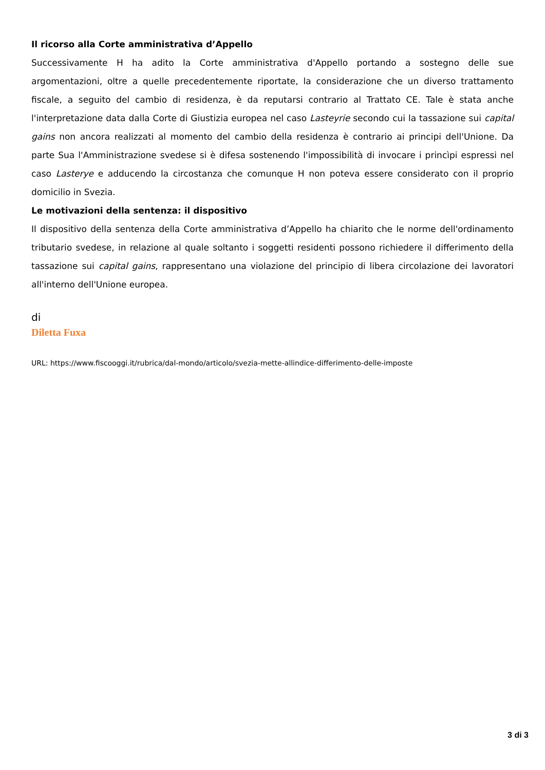Il ricorso alla Corte amministrativa d’Appello
Successivamente H ha adito la Corte amministrativa d'Appello portando a sostegno delle sue argomentazioni, oltre a quelle precedentemente riportate, la considerazione che un diverso trattamento fiscale, a seguito del cambio di residenza, è da reputarsi contrario al Trattato CE. Tale è stata anche l'interpretazione data dalla Corte di Giustizia europea nel caso Lasteyrie secondo cui la tassazione sui capital gains non ancora realizzati al momento del cambio della residenza è contrario ai principi dell'Unione. Da parte Sua l'Amministrazione svedese si è difesa sostenendo l'impossibilità di invocare i princìpi espressi nel caso Lasterye e adducendo la circostanza che comunque H non poteva essere considerato con il proprio domicilio in Svezia.
Le motivazioni della sentenza: il dispositivo
Il dispositivo della sentenza della Corte amministrativa d’Appello ha chiarito che le norme dell'ordinamento tributario svedese, in relazione al quale soltanto i soggetti residenti possono richiedere il differimento della tassazione sui capital gains, rappresentano una violazione del principio di libera circolazione dei lavoratori all'interno dell'Unione europea.
di
Diletta Fuxa
URL: https://www.fiscooggi.it/rubrica/dal-mondo/articolo/svezia-mette-allindice-differimento-delle-imposte
3 di 3